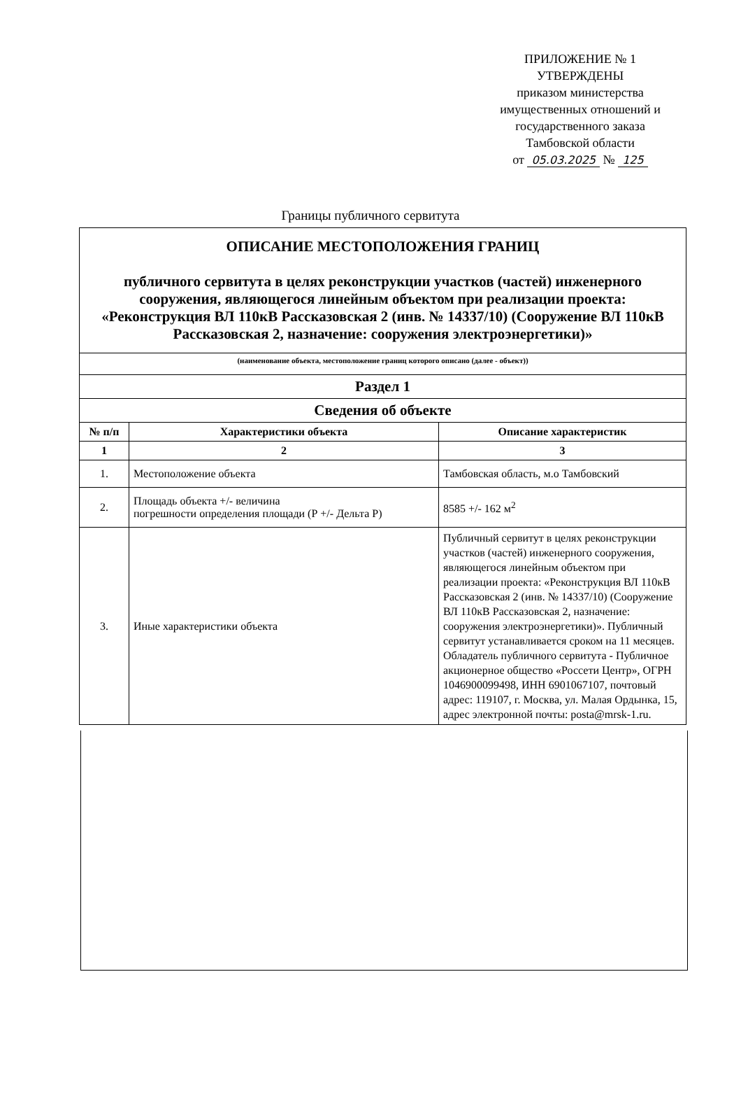ПРИЛОЖЕНИЕ № 1
УТВЕРЖДЕНЫ
приказом министерства имущественных отношений и государственного заказа Тамбовской области
от 05.03.2025 № 125
Границы публичного сервитута
| ОПИСАНИЕ МЕСТОПОЛОЖЕНИЯ ГРАНИЦ публичного сервитута в целях реконструкции участков (частей) инженерного сооружения, являющегося линейным объектом при реализации проекта: «Реконструкция ВЛ 110кВ Рассказовская 2 (инв. № 14337/10) (Сооружение ВЛ 110кВ Рассказовская 2, назначение: сооружения электроэнергетики)» | | |
| (наименование объекта, местоположение границ которого описано (далее - объект)) | | |
| Раздел 1 | | |
| Сведения об объекте | | |
| № п/п | Характеристики объекта | Описание характеристик |
| 1 | 2 | 3 |
| 1. | Местоположение объекта | Тамбовская область, м.о Тамбовский |
| 2. | Площадь объекта +/- величина погрешности определения площади (Р +/- Дельта Р) | 8585 +/- 162 м<sup>2</sup> |
| 3. | Иные характеристики объекта | Публичный сервитут в целях реконструкции участков (частей) инженерного сооружения, являющегося линейным объектом при реализации проекта: «Реконструкция ВЛ 110кВ Рассказовская 2 (инв. № 14337/10) (Сооружение ВЛ 110кВ Рассказовская 2, назначение: сооружения электроэнергетики)». Публичный сервитут устанавливается сроком на 11 месяцев. Обладатель публичного сервитута - Публичное акционерное общество «Россети Центр», ОГРН 1046900099498, ИНН 6901067107, почтовый адрес: 119107, г. Москва, ул. Малая Ордынка, 15, адрес электронной почты: posta@mrsk-1.ru. |